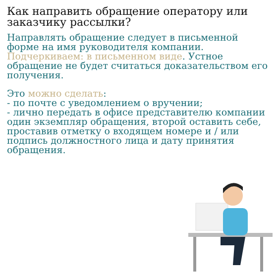Как направить обращение оператору или заказчику рассылки?
Направлять обращение следует в письменной форме на имя руководителя компании. Подчеркиваем: в письменном виде. Устное обращение не будет считаться доказательством его получения.
Это можно сделать:
- по почте с уведомлением о вручении;
- лично передать в офисе представителю компании один экземпляр обращения, второй оставить себе, проставив отметку о входящем номере и / или подпись должностного лица и дату принятия обращения.